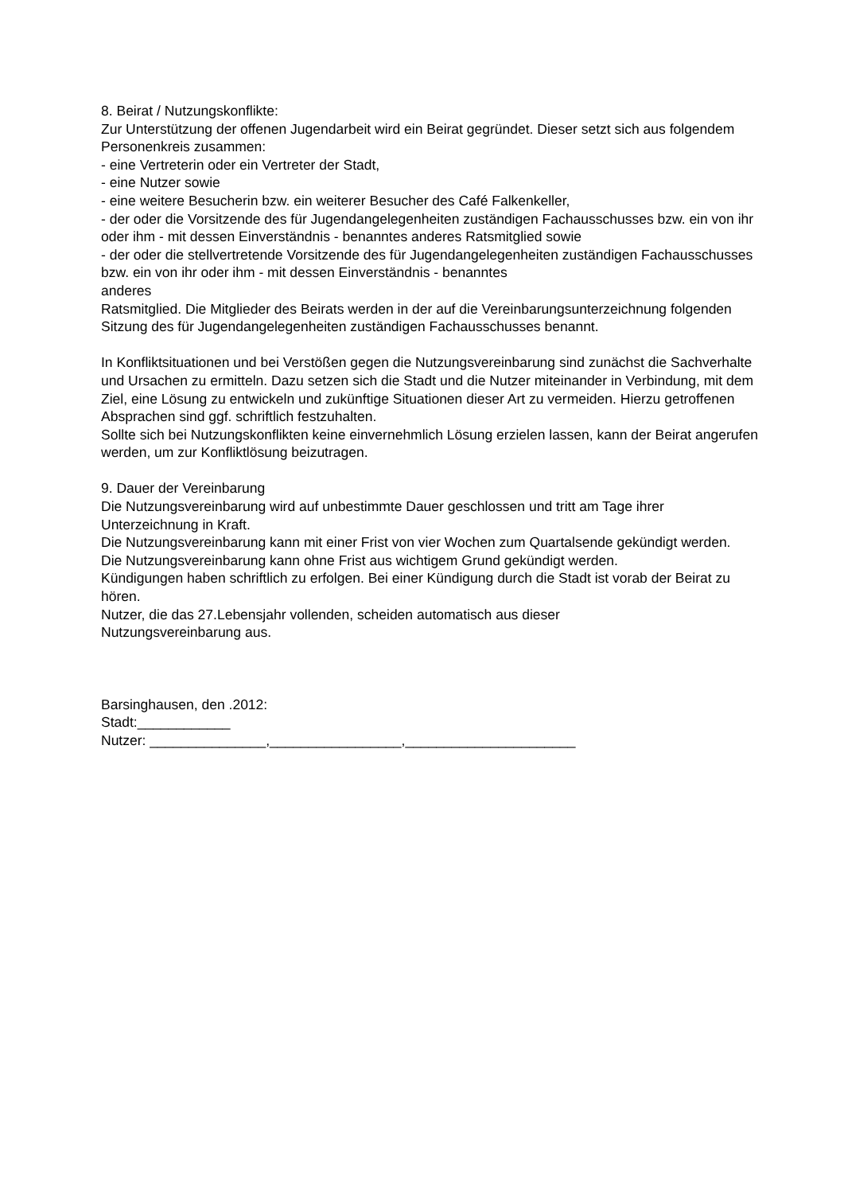8. Beirat / Nutzungskonflikte:
Zur Unterstützung der offenen Jugendarbeit wird ein Beirat gegründet. Dieser setzt sich aus folgendem Personenkreis zusammen:
- eine Vertreterin oder ein Vertreter der Stadt,
- eine Nutzer sowie
- eine weitere Besucherin bzw. ein weiterer Besucher des Café Falkenkeller,
- der oder die Vorsitzende des für Jugendangelegenheiten zuständigen Fachausschusses bzw. ein von ihr oder ihm - mit dessen Einverständnis - benanntes anderes Ratsmitglied sowie
- der oder die stellvertretende Vorsitzende des für Jugendangelegenheiten zuständigen Fachausschusses bzw. ein von ihr oder ihm - mit dessen Einverständnis - benanntes
anderes
Ratsmitglied. Die Mitglieder des Beirats werden in der auf die Vereinbarungsunterzeichnung folgenden Sitzung des für Jugendangelegenheiten zuständigen Fachausschusses benannt.
In Konfliktsituationen und bei Verstößen gegen die Nutzungsvereinbarung sind zunächst die Sachverhalte und Ursachen zu ermitteln. Dazu setzen sich die Stadt und die Nutzer miteinander in Verbindung, mit dem Ziel, eine Lösung zu entwickeln und zukünftige Situationen dieser Art zu vermeiden. Hierzu getroffenen Absprachen sind ggf. schriftlich festzuhalten.
Sollte sich bei Nutzungskonflikten keine einvernehmlich Lösung erzielen lassen, kann der Beirat angerufen werden, um zur Konfliktlösung beizutragen.
9. Dauer der Vereinbarung
Die Nutzungsvereinbarung wird auf unbestimmte Dauer geschlossen und tritt am Tage ihrer Unterzeichnung in Kraft.
Die Nutzungsvereinbarung kann mit einer Frist von vier Wochen zum Quartalsende gekündigt werden.
Die Nutzungsvereinbarung kann ohne Frist aus wichtigem Grund gekündigt werden.
Kündigungen haben schriftlich zu erfolgen. Bei einer Kündigung durch die Stadt ist vorab der Beirat zu hören.
Nutzer, die das 27.Lebensjahr vollenden, scheiden automatisch aus dieser
Nutzungsvereinbarung aus.
Barsinghausen, den .2012:
Stadt:____________
Nutzer: _______________,_________________,______________________